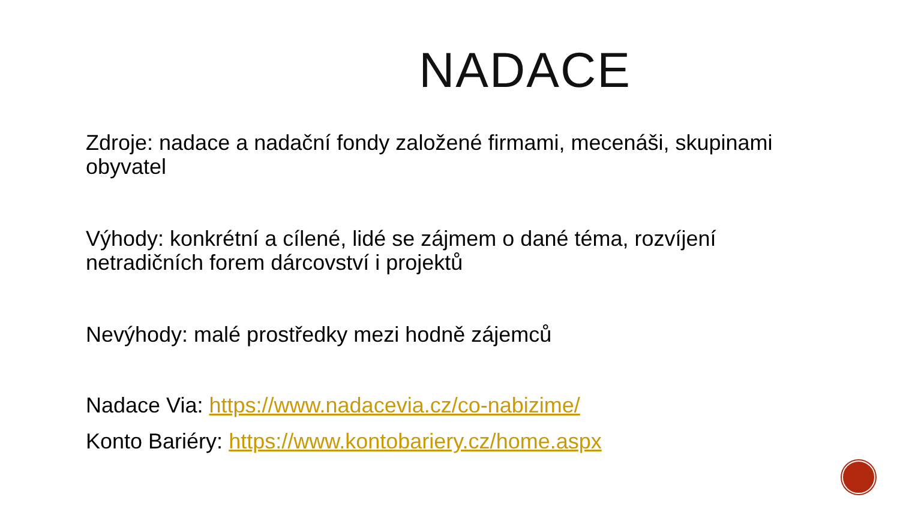NADACE
Zdroje: nadace a nadační fondy založené firmami, mecenáši, skupinami obyvatel
Výhody: konkrétní a cílené, lidé se zájmem o dané téma, rozvíjení netradičních forem dárcovství i projektů
Nevýhody: malé prostředky mezi hodně zájemců
Nadace Via: https://www.nadacevia.cz/co-nabizime/
Konto Bariéry: https://www.kontobariery.cz/home.aspx